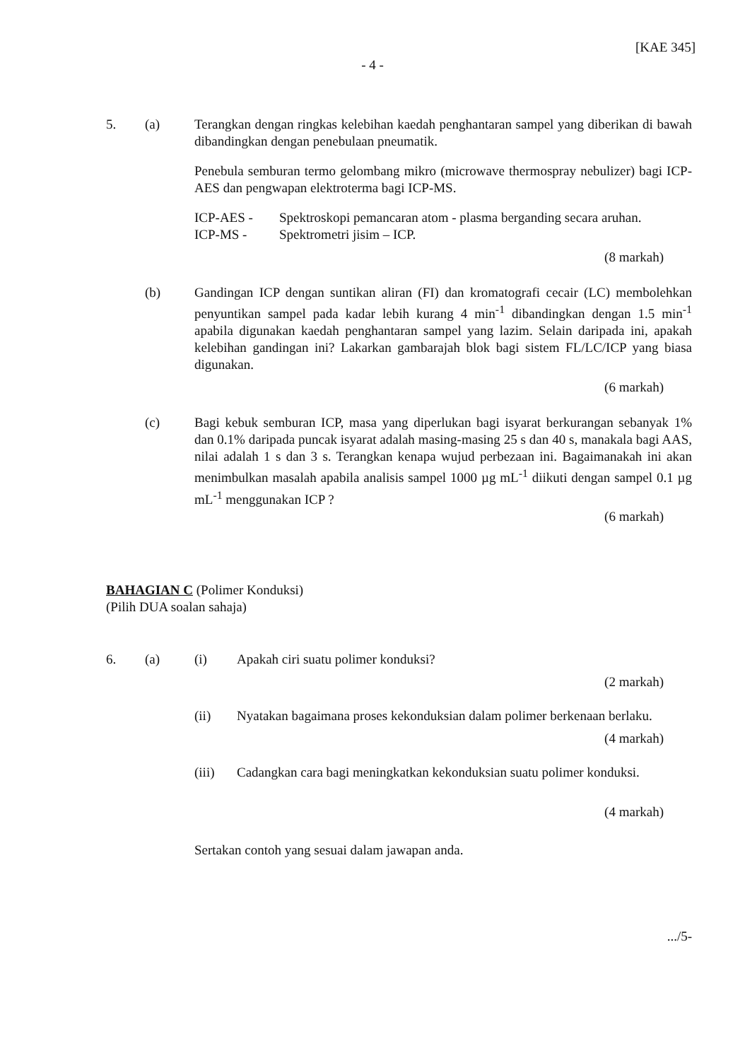[KAE 345]
- 4 -
5. (a) Terangkan dengan ringkas kelebihan kaedah penghantaran sampel yang diberikan di bawah dibandingkan dengan penebulaan pneumatik.
Penebula semburan termo gelombang mikro (microwave thermospray nebulizer) bagi ICP-AES dan pengwapan elektroterma bagi ICP-MS.
ICP-AES - Spektroskopi pemancaran atom - plasma berganding secara aruhan.
ICP-MS - Spektrometri jisim – ICP.
(8 markah)
(b) Gandingan ICP dengan suntikan aliran (FI) dan kromatografi cecair (LC) membolehkan penyuntikan sampel pada kadar lebih kurang 4 min<sup>-1</sup> dibandingkan dengan 1.5 min<sup>-1</sup> apabila digunakan kaedah penghantaran sampel yang lazim. Selain daripada ini, apakah kelebihan gandingan ini? Lakarkan gambarajah blok bagi sistem FL/LC/ICP yang biasa digunakan.
(6 markah)
(c) Bagi kebuk semburan ICP, masa yang diperlukan bagi isyarat berkurangan sebanyak 1% dan 0.1% daripada puncak isyarat adalah masing-masing 25 s dan 40 s, manakala bagi AAS, nilai adalah 1 s dan 3 s. Terangkan kenapa wujud perbezaan ini. Bagaimanakah ini akan menimbulkan masalah apabila analisis sampel 1000 µg mL<sup>-1</sup> diikuti dengan sampel 0.1 µg mL<sup>-1</sup> menggunakan ICP ?
(6 markah)
BAHAGIAN C (Polimer Konduksi)
(Pilih DUA soalan sahaja)
6. (a) (i) Apakah ciri suatu polimer konduksi?
(2 markah)
(ii) Nyatakan bagaimana proses kekonduksian dalam polimer berkenaan berlaku.
(4 markah)
(iii) Cadangkan cara bagi meningkatkan kekonduksian suatu polimer konduksi.
(4 markah)
Sertakan contoh yang sesuai dalam jawapan anda.
.../5-